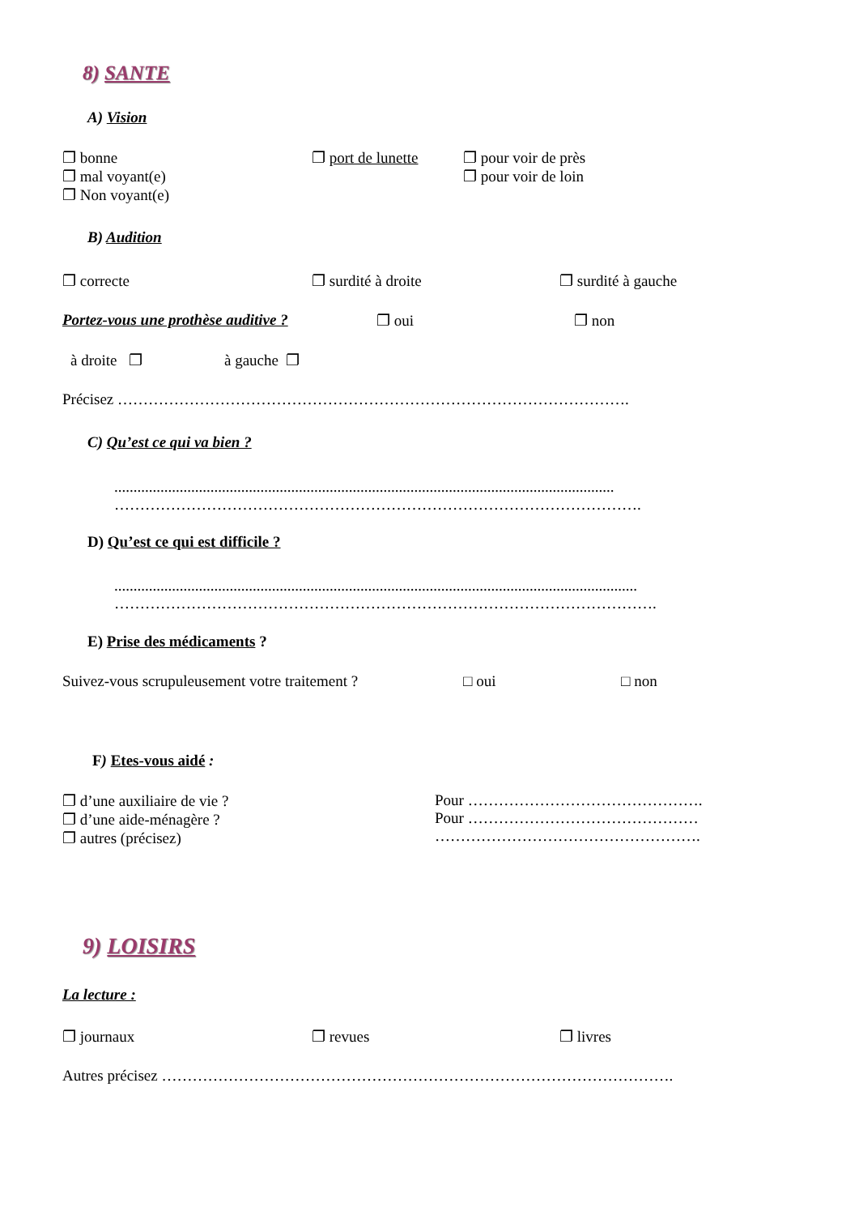8) SANTE
A) Vision
❐ bonne
❐ mal voyant(e)
❐ Non voyant(e)
❐ port de lunette
❐ pour voir de près
❐ pour voir de loin
B) Audition
❐ correcte ❐ surdité à droite ❐ surdité à gauche
Portez-vous une prothèse auditive ? ❐ oui ❐ non
à droite ❐ à gauche ❐
Précisez ……………………………………………………………………………………….
C) Qu’est ce qui va bien ?
..................................................................................................................................
………………………………………………………………………………………….
D) Qu’est ce qui est difficile ?
........................................................................................................................................
…………………………………………………………………………………………….
E) Prise des médicaments ?
Suivez-vous scrupuleusement votre traitement ? □ oui □ non
F) Etes-vous aidé :
❐ d’une auxiliaire de vie ?
❐ d’une aide-ménagère ?
❐ autres (précisez)
Pour ……………………………………….
Pour ………………………………………
…………………………………………….
9) LOISIRS
La lecture :
❐ journaux ❐ revues ❐ livres
Autres précisez ……………………………………………………………………………………….